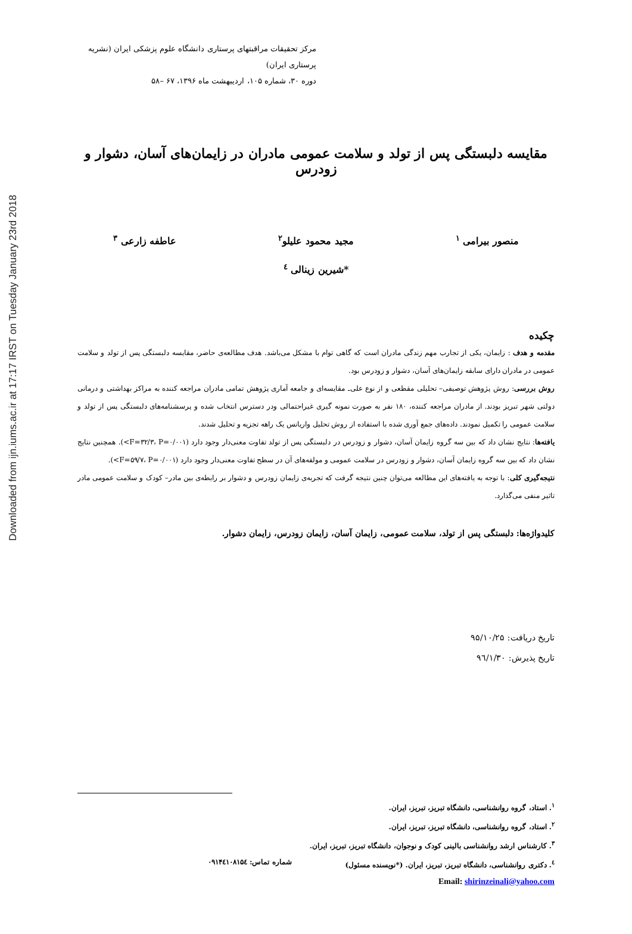Downloaded from ijn.iums.ac.ir at 17:17 IRST on Tuesday January 23rd 2018
مرکز تحقیقات مراقبتهای پرستاری دانشگاه علوم پزشکی ایران (نشریه پرستاری ایران)
دوره ۳۰، شماره ۱۰۵، اردیبهشت ماه ۱۳۹۶، ۶۷ –۵۸
مقایسه دلبستگی پس از تولد و سلامت عمومی مادران در زایمان‌های آسان، دشوار و زودرس
منصور بیرامی <sup>۱</sup> مجید محمود علیلو<sup>۲</sup> عاطفه زارعی <sup>۳</sup>
*شیرین زینالی <sup>٤</sup>
چکیده
مقدمه و هدف : زایمان، یکی از تجارب مهم زندگی مادران است که گاهی توام با مشکل می‌باشد. هدف مطالعه‌ی حاضر، مقایسه دلبستگی پس از تولد و سلامت عمومی در مادران دارای سابقه زایمان‌های آسان، دشوار و زودرس بود.
روش بررسی: روش پژوهش توصیفی– تحلیلی مقطعی و از نوع علی‌ـ مقایسه‌ای و جامعه آماری پژوهش تمامی مادران مراجعه کننده به مراکز بهداشتی و درمانی دولتی شهر تبریز بودند. از مادران مراجعه کننده، ۱۸۰ نفر به صورت نمونه گیری غیراحتمالی ودر دسترس انتخاب شده و پرسشنامه‌های دلبستگی پس از تولد و سلامت عمومی را تکمیل نمودند. داده‌های جمع آوری شده با استفاده از روش تحلیل واریانس یک راهه تجزیه و تحلیل شدند.
یافته‌ها: نتایج نشان داد که بین سه گروه زایمان آسان، دشوار و زودرس در دلبستگی پس از تولد تفاوت معنی‌دار وجود دارد (F=۳۲/۳، P=۰/۰۰۱>). همچنین نتایج نشان داد که بین سه گروه زایمان آسان، دشوار و زودرس در سلامت عمومی و مولفه‌های آن در سطح تفاوت معنی‌دار وجود دارد (F=۵۹/۷، P=۰/۰۰۱>).
نتیجه‌گیری کلی: با توجه به یافته‌های این مطالعه می‌توان چنین نتیجه گرفت که تجربه‌ی زایمان زودرس و دشوار بر رابطه‌ی بین مادر– کودک و سلامت عمومی مادر تاثیر منفی می‌گذارد.
کلیدواژه‌ها: دلبستگی پس از تولد، سلامت عمومی، زایمان آسان، زایمان زودرس، زایمان دشوار.
تاریخ دریافت: ۹۵/۱۰/۲۵
تاریخ پذیرش: ۹٦/۱/۳۰
<sup>۱</sup>. استاد، گروه روانشناسی، دانشگاه تبریز، تبریز، ایران.
<sup>۲</sup>. استاد، گروه روانشناسی، دانشگاه تبریز، تبریز، ایران.
<sup>۳</sup>. کارشناس ارشد روانشناسی بالینی کودک و نوجوان، دانشگاه تبریز، تبریز، ایران.
<sup>٤</sup>. دکتری روانشناسی، دانشگاه تبریز، تبریز، ایران. (*نویسنده مسئول) شماره تماس: ۰۹۱۴٤۱۰۸۱۵٤
Email: shirinzeinali@yahoo.com